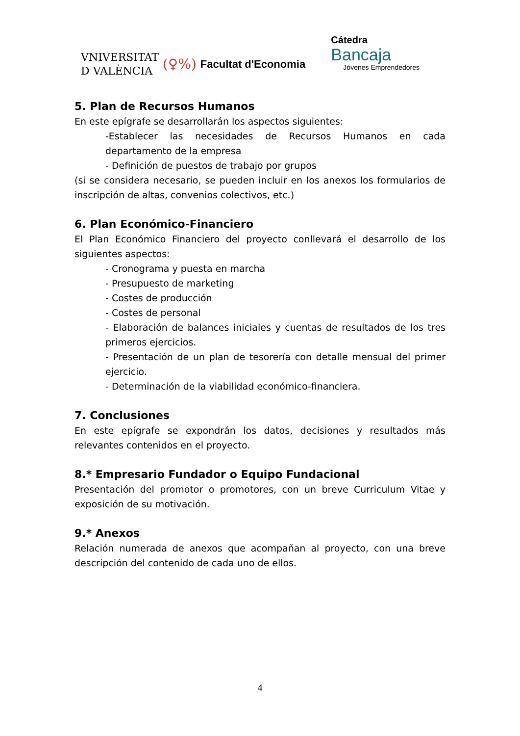VNIVERSITAT
D VALÈNCIA
(♀%) Facultat d'Economia
Cátedra
Bancaja
Jóvenes Emprendedores
5. Plan de Recursos Humanos
En este epígrafe se desarrollarán los aspectos siguientes:
-Establecer las necesidades de Recursos Humanos en cada departamento de la empresa
- Definición de puestos de trabajo por grupos
(si se considera necesario, se pueden incluir en los anexos los formularios de inscripción de altas, convenios colectivos, etc.)
6. Plan Económico-Financiero
El Plan Económico Financiero del proyecto conllevará el desarrollo de los siguientes aspectos:
- Cronograma y puesta en marcha
- Presupuesto de marketing
- Costes de producción
- Costes de personal
- Elaboración de balances iniciales y cuentas de resultados de los tres primeros ejercicios.
- Presentación de un plan de tesorería con detalle mensual del primer ejercicio.
- Determinación de la viabilidad económico-financiera.
7. Conclusiones
En este epígrafe se expondrán los datos, decisiones y resultados más relevantes contenidos en el proyecto.
8.* Empresario Fundador o Equipo Fundacional
Presentación del promotor o promotores, con un breve Curriculum Vitae y exposición de su motivación.
9.* Anexos
Relación numerada de anexos que acompañan al proyecto, con una breve descripción del contenido de cada uno de ellos.
4